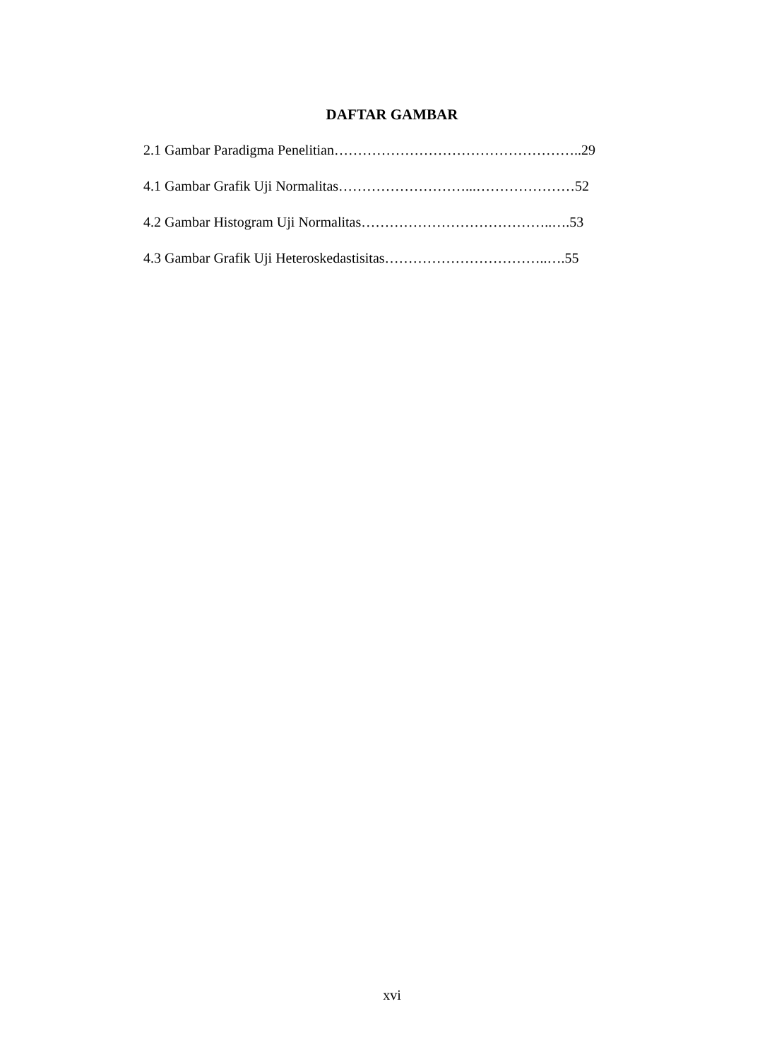DAFTAR GAMBAR
2.1 Gambar Paradigma Penelitian……………………………………………..29
4.1 Gambar Grafik Uji Normalitas………………………...…………………52
4.2 Gambar Histogram Uji Normalitas…………………………………..….53
4.3 Gambar Grafik Uji Heteroskedastisitas……………………………..….55
xvi